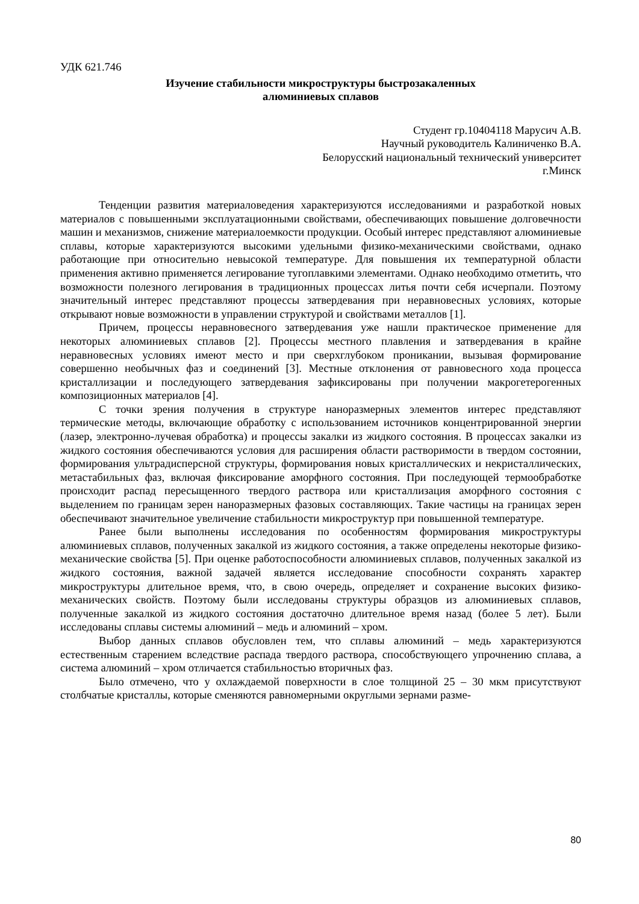УДК 621.746
Изучение стабильности микроструктуры быстрозакаленных
алюминиевых сплавов
Студент гр.10404118 Марусич А.В.
Научный руководитель Калиниченко В.А.
Белорусский национальный технический университет
г.Минск
Тенденции развития материаловедения характеризуются исследованиями и разработкой новых материалов с повышенными эксплуатационными свойствами, обеспечивающих повышение долговечности машин и механизмов, снижение материалоемкости продукции. Особый интерес представляют алюминиевые сплавы, которые характеризуются высокими удельными физико-механическими свойствами, однако работающие при относительно невысокой температуре. Для повышения их температурной области применения активно применяется легирование тугоплавкими элементами. Однако необходимо отметить, что возможности полезного легирования в традиционных процессах литья почти себя исчерпали. Поэтому значительный интерес представляют процессы затвердевания при неравновесных условиях, которые открывают новые возможности в управлении структурой и свойствами металлов [1].
Причем, процессы неравновесного затвердевания уже нашли практическое применение для некоторых алюминиевых сплавов [2]. Процессы местного плавления и затвердевания в крайне неравновесных условиях имеют место и при сверхглубоком проникании, вызывая формирование совершенно необычных фаз и соединений [3]. Местные отклонения от равновесного хода процесса кристаллизации и последующего затвердевания зафиксированы при получении макрогетерогенных композиционных материалов [4].
С точки зрения получения в структуре наноразмерных элементов интерес представляют термические методы, включающие обработку с использованием источников концентрированной энергии (лазер, электронно-лучевая обработка) и процессы закалки из жидкого состояния. В процессах закалки из жидкого состояния обеспечиваются условия для расширения области растворимости в твердом состоянии, формирования ультрадисперсной структуры, формирования новых кристаллических и некристаллических, метастабильных фаз, включая фиксирование аморфного состояния. При последующей термообработке происходит распад пересыщенного твердого раствора или кристаллизация аморфного состояния с выделением по границам зерен наноразмерных фазовых составляющих. Такие частицы на границах зерен обеспечивают значительное увеличение стабильности микроструктур при повышенной температуре.
Ранее были выполнены исследования по особенностям формирования микроструктуры алюминиевых сплавов, полученных закалкой из жидкого состояния, а также определены некоторые физико-механические свойства [5]. При оценке работоспособности алюминиевых сплавов, полученных закалкой из жидкого состояния, важной задачей является исследование способности сохранять характер микроструктуры длительное время, что, в свою очередь, определяет и сохранение высоких физико-механических свойств. Поэтому были исследованы структуры образцов из алюминиевых сплавов, полученные закалкой из жидкого состояния достаточно длительное время назад (более 5 лет). Были исследованы сплавы системы алюминий – медь и алюминий – хром.
Выбор данных сплавов обусловлен тем, что сплавы алюминий – медь характеризуются естественным старением вследствие распада твердого раствора, способствующего упрочнению сплава, а система алюминий – хром отличается стабильностью вторичных фаз.
Было отмечено, что у охлаждаемой поверхности в слое толщиной 25 – 30 мкм присутствуют столбчатые кристаллы, которые сменяются равномерными округлыми зернами разме-
80